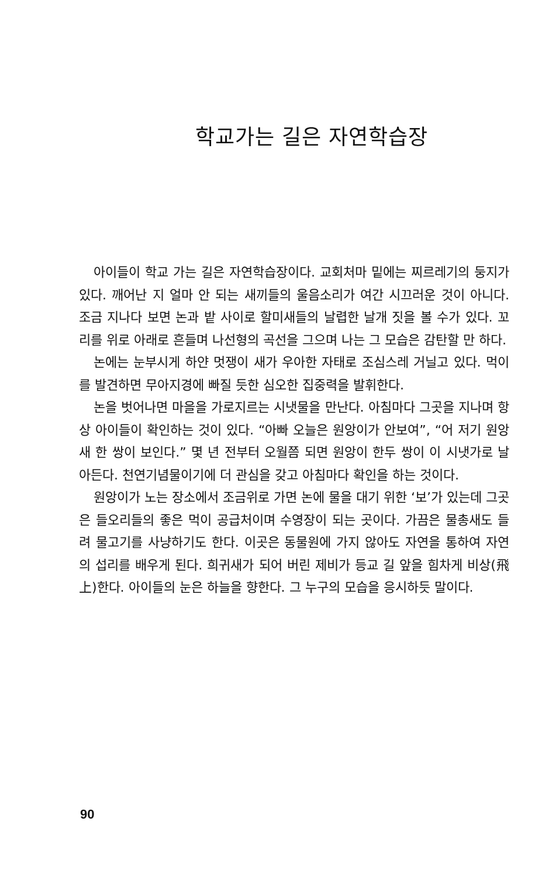학교가는 길은 자연학습장
아이들이 학교 가는 길은 자연학습장이다. 교회처마 밑에는 찌르레기의 둥지가 있다. 깨어난 지 얼마 안 되는 새끼들의 울음소리가 여간 시끄러운 것이 아니다. 조금 지나다 보면 논과 밭 사이로 할미새들의 날렵한 날개 짓을 볼 수가 있다. 꼬리를 위로 아래로 흔들며 나선형의 곡선을 그으며 나는 그 모습은 감탄할 만 하다.
논에는 눈부시게 하얀 멋쟁이 새가 우아한 자태로 조심스레 거닐고 있다. 먹이를 발견하면 무아지경에 빠질 듯한 심오한 집중력을 발휘한다.
논을 벗어나면 마을을 가로지르는 시냇물을 만난다. 아침마다 그곳을 지나며 항상 아이들이 확인하는 것이 있다. “아빠 오늘은 원앙이가 안보여”, “어 저기 원앙새 한 쌍이 보인다.” 몇 년 전부터 오월쯤 되면 원앙이 한두 쌍이 이 시냇가로 날아든다. 천연기념물이기에 더 관심을 갖고 아침마다 확인을 하는 것이다.
원앙이가 노는 장소에서 조금위로 가면 논에 물을 대기 위한 ‘보’가 있는데 그곳은 들오리들의 좋은 먹이 공급처이며 수영장이 되는 곳이다. 가끔은 물총새도 들려 물고기를 사냥하기도 한다. 이곳은 동물원에 가지 않아도 자연을 통하여 자연의 섭리를 배우게 된다. 희귀새가 되어 버린 제비가 등교 길 앞을 힘차게 비상(飛上)한다. 아이들의 눈은 하늘을 향한다. 그 누구의 모습을 응시하듯 말이다.
90